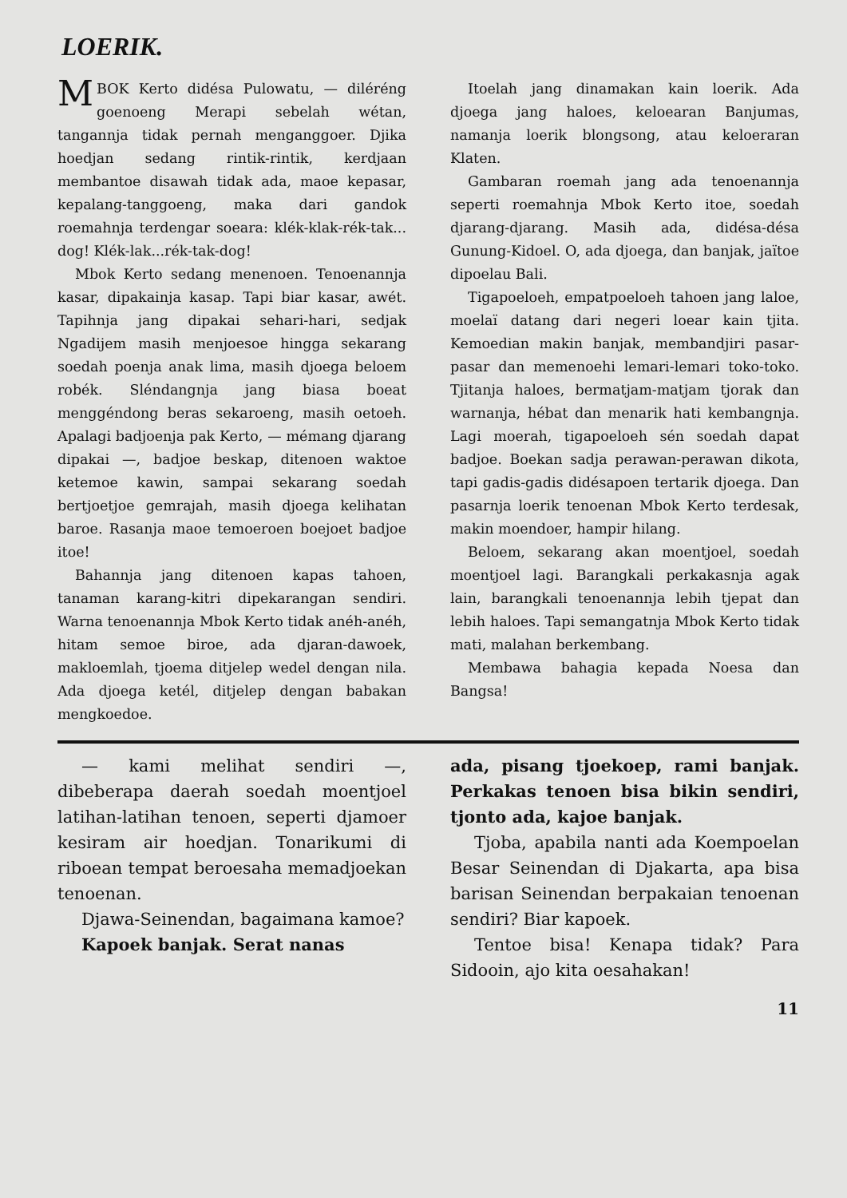LOERIK.
MBOK Kerto didésa Pulowatu, — diléréng goenoeng Merapi sebelah wétan, tangannja tidak pernah menganggoer. Djika hoedjan sedang rintik-rintik, kerdjaan membantoe disawah tidak ada, maoe kepasar, kepalang-tanggoeng, maka dari gandok roemahnja terdengar soeara: klék-klak-rék-tak... dog! Klék-lak...rék-tak-dog!
Mbok Kerto sedang menenoen. Tenoenannja kasar, dipakainja kasap. Tapi biar kasar, awét. Tapihnja jang dipakai sehari-hari, sedjak Ngadijem masih menjoesoe hingga sekarang soedah poenja anak lima, masih djoega beloem robék. Sléndangnja jang biasa boeat menggéndong beras sekaroeng, masih oetoeh. Apalagi badjoenja pak Kerto, — mémang djarang dipakai —, badjoe beskap, ditenoen waktoe ketemoe kawin, sampai sekarang soedah bertjoetjoe gemrajah, masih djoega kelihatan baroe. Rasanja maoe temoeroen boejoet badjoe itoe!
Bahannja jang ditenoen kapas tahoen, tanaman karang-kitri dipekarangan sendiri. Warna tenoenannja Mbok Kerto tidak anéh-anéh, hitam semoe biroe, ada djaran-dawoek, makloemlah, tjoema ditjelep wedel dengan nila. Ada djoega ketél, ditjelep dengan babakan mengkoedoe.
Itoelah jang dinamakan kain loerik. Ada djoega jang haloes, keloearan Banjumas, namanja loerik blongsong, atau keloeraran Klaten.
Gambaran roemah jang ada tenoenannja seperti roemahnja Mbok Kerto itoe, soedah djarang-djarang. Masih ada, didésa-désa Gunung-Kidoel. O, ada djoega, dan banjak, jaïtoe dipoelau Bali.
Tigapoeloeh, empatpoeloeh tahoen jang laloe, moelaï datang dari negeri loear kain tjita. Kemoedian makin banjak, membandjiri pasar-pasar dan memenoehi lemari-lemari toko-toko. Tjitanja haloes, bermatjam-matjam tjorak dan warnanja, hébat dan menarik hati kembangnja. Lagi moerah, tigapoeloeh sén soedah dapat badjoe. Boekan sadja perawan-perawan dikota, tapi gadis-gadis didésapoen tertarik djoega. Dan pasarnja loerik tenoenan Mbok Kerto terdesak, makin moendoer, hampir hilang.
Beloem, sekarang akan moentjoel, soedah moentjoel lagi. Barangkali perkakasnja agak lain, barangkali tenoenannja lebih tjepat dan lebih haloes. Tapi semangatnja Mbok Kerto tidak mati, malahan berkembang.
Membawa bahagia kepada Noesa dan Bangsa!
— kami melihat sendiri —, dibeberapa daerah soedah moentjoel latihan-latihan tenoen, seperti djamoer kesiram air hoedjan. Tonarikumi di riboean tempat beroesaha memadjoekan tenoenan.
Djawa-Seinendan, bagaimana kamoe?
Kapoek banjak. Serat nanas
ada, pisang tjoekoep, rami banjak. Perkakas tenoen bisa bikin sendiri, tjonto ada, kajoe banjak.
Tjoba, apabila nanti ada Koempoelan Besar Seinendan di Djakarta, apa bisa barisan Seinendan berpakaian tenoenan sendiri? Biar kapoek.
Tentoe bisa! Kenapa tidak? Para Sidooin, ajo kita oesahakan!
11